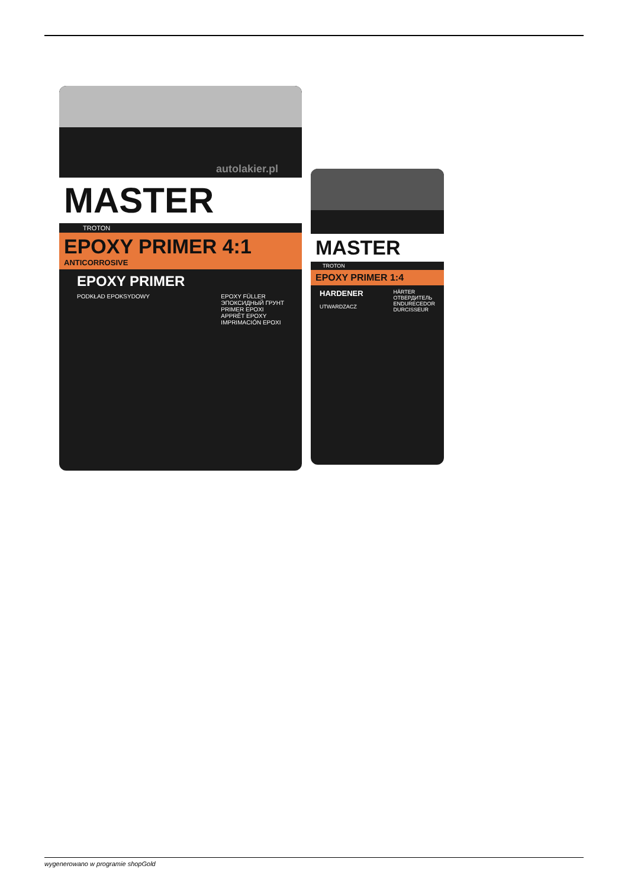autolakier.pl
MASTER
TROTON
EPOXY PRIMER 4:1
ANTICORROSIVE
EPOXY PRIMER
PODKŁAD EPOKSYDOWY EPOXY FÜLLER
ЭПОКСИДНЫЙ ГРУНТ
PRIMER EPOXI
APPRÊT EPOXY
IMPRIMACIÓN EPOXI
MASTER
TROTON
EPOXY PRIMER 1:4
HARDENER
UTWARDZACZ
HÄRTER
ОТВЕРДИТЕЛЬ
ENDURECEDOR
DURCISSEUR
wygenerowano w programie shopGold